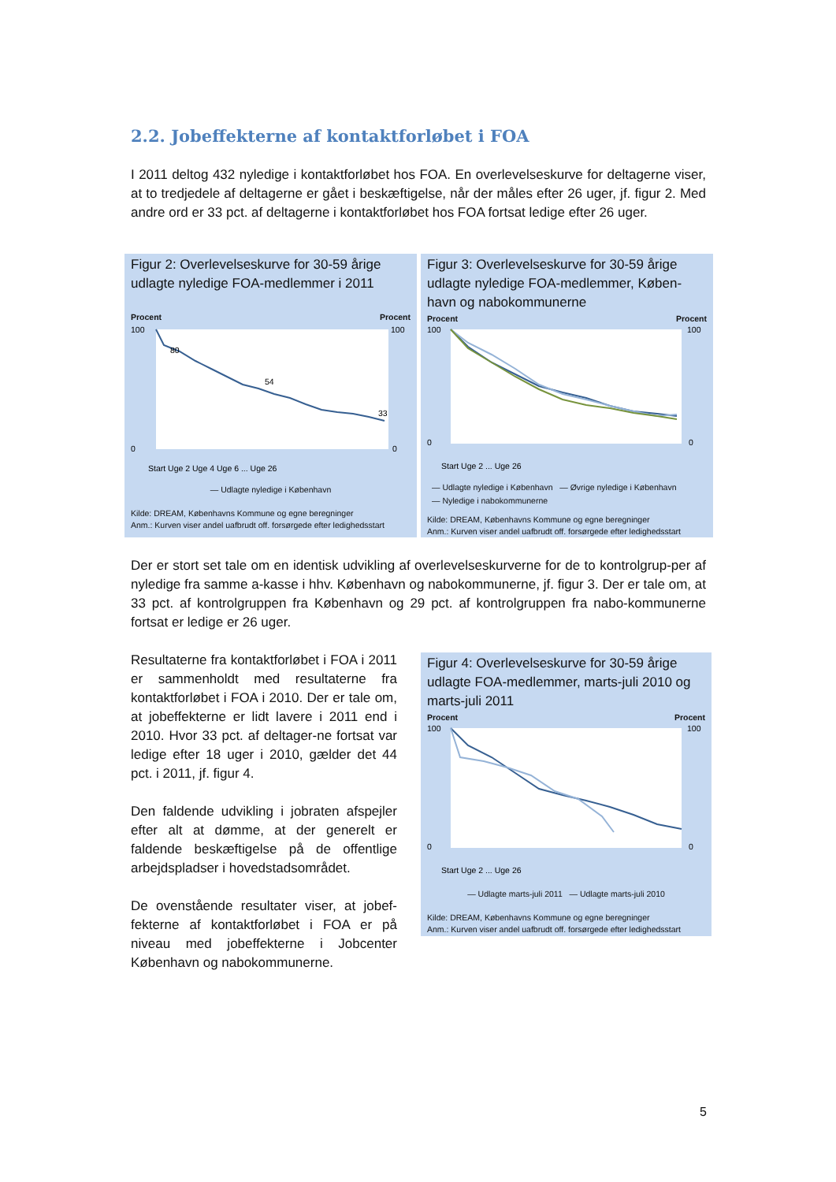2.2. Jobeffekterne af kontaktforløbet i FOA
I 2011 deltog 432 nyledige i kontaktforløbet hos FOA. En overlevelseskurve for deltagerne viser, at to tredjedele af deltagerne er gået i beskæftigelse, når der måles efter 26 uger, jf. figur 2. Med andre ord er 33 pct. af deltagerne i kontaktforløbet hos FOA fortsat ledige efter 26 uger.
Figur 2: Overlevelseskurve for 30-59 årige udlagte nyledige FOA-medlemmer i 2011
Procent Procent
80
54
33
100
0
100
0
Start Uge 2 Uge 4 Uge 6 ... Uge 26
— Udlagte nyledige i København
Kilde: DREAM, Københavns Kommune og egne beregninger
Anm.: Kurven viser andel uafbrudt off. forsørgede efter ledighedsstart
Figur 3: Overlevelseskurve for 30-59 årige udlagte nyledige FOA-medlemmer, Køben-havn og nabokommunerne
Procent Procent
100
0
100
0
Start Uge 2 ... Uge 26
— Udlagte nyledige i København — Øvrige nyledige i København
— Nyledige i nabokommunerne
Kilde: DREAM, Københavns Kommune og egne beregninger
Anm.: Kurven viser andel uafbrudt off. forsørgede efter ledighedsstart
Der er stort set tale om en identisk udvikling af overlevelseskurverne for de to kontrolgrup-per af nyledige fra samme a-kasse i hhv. København og nabokommunerne, jf. figur 3. Der er tale om, at 33 pct. af kontrolgruppen fra København og 29 pct. af kontrolgruppen fra nabo-kommunerne fortsat er ledige er 26 uger.
Resultaterne fra kontaktforløbet i FOA i 2011 er sammenholdt med resultaterne fra kontaktforløbet i FOA i 2010. Der er tale om, at jobeffekterne er lidt lavere i 2011 end i 2010. Hvor 33 pct. af deltager-ne fortsat var ledige efter 18 uger i 2010, gælder det 44 pct. i 2011, jf. figur 4.
Den faldende udvikling i jobraten afspejler efter alt at dømme, at der generelt er faldende beskæftigelse på de offentlige arbejdspladser i hovedstadsområdet.
De ovenstående resultater viser, at jobef-fekterne af kontaktforløbet i FOA er på niveau med jobeffekterne i Jobcenter København og nabokommunerne.
Figur 4: Overlevelseskurve for 30-59 årige udlagte FOA-medlemmer, marts-juli 2010 og marts-juli 2011
Procent Procent
100
0
100
0
Start Uge 2 ... Uge 26
— Udlagte marts-juli 2011 — Udlagte marts-juli 2010
Kilde: DREAM, Københavns Kommune og egne beregninger
Anm.: Kurven viser andel uafbrudt off. forsørgede efter ledighedsstart
5